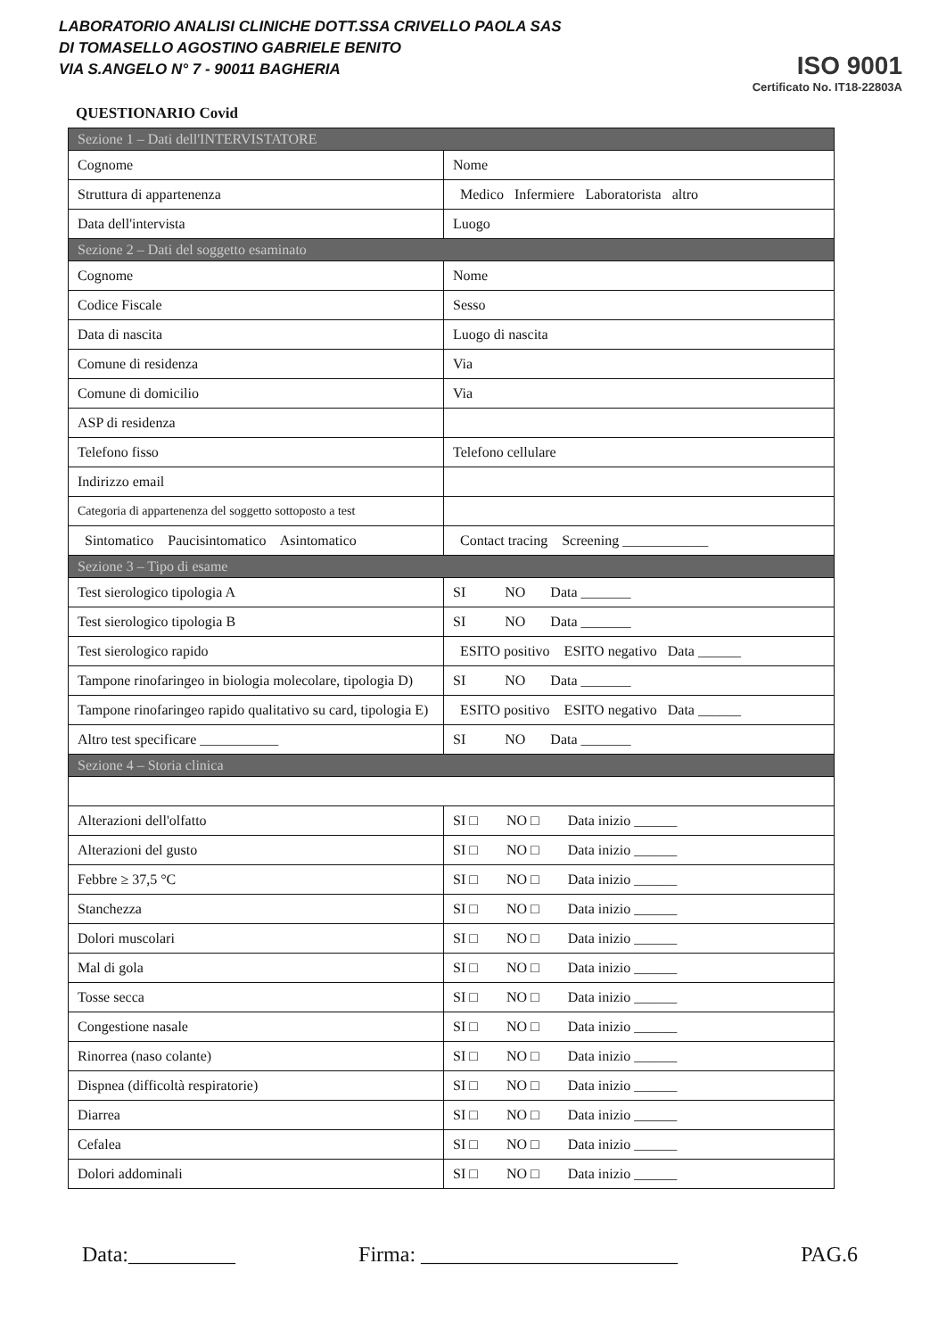LABORATORIO ANALISI CLINICHE DOTT.SSA CRIVELLO PAOLA SAS
DI TOMASELLO AGOSTINO GABRIELE BENITO
VIA S.ANGELO N° 7 - 90011 BAGHERIA
ISO 9001
Certificato No. IT18-22803A
QUESTIONARIO Covid
| Sezione 1 – Dati dell'INTERVISTATORE | |
| Cognome | Nome |
| Struttura di appartenenza | Medico Infermiere Laboratorista altro |
| Data dell'intervista | Luogo |
| Sezione 2 – Dati del soggetto esaminato | |
| Cognome | Nome |
| Codice Fiscale | Sesso |
| Data di nascita | Luogo di nascita |
| Comune di residenza | Via |
| Comune di domicilio | Via |
| ASP di residenza | |
| Telefono fisso | Telefono cellulare |
| Indirizzo email | |
| Categoria di appartenenza del soggetto sottoposto a test | |
| Sintomatico Paucisintomatico Asintomatico | Contact tracing Screening ____________ |
| Sezione 3 – Tipo di esame | |
| Test sierologico tipologia A | SI NO Data _______ |
| Test sierologico tipologia B | SI NO Data _______ |
| Test sierologico rapido | ESITO positivo ESITO negativo Data ______ |
| Tampone rinofaringeo in biologia molecolare, tipologia D) | SI NO Data _______ |
| Tampone rinofaringeo rapido qualitativo su card, tipologia E) | ESITO positivo ESITO negativo Data ______ |
| Altro test specificare ___________ | SI NO Data _______ |
| Sezione 4 – Storia clinica | |
| Alterazioni dell'olfatto | SI □ NO □ Data inizio ______ |
| Alterazioni del gusto | SI □ NO □ Data inizio ______ |
| Febbre ≥ 37,5 °C | SI □ NO □ Data inizio ______ |
| Stanchezza | SI □ NO □ Data inizio ______ |
| Dolori muscolari | SI □ NO □ Data inizio ______ |
| Mal di gola | SI □ NO □ Data inizio ______ |
| Tosse secca | SI □ NO □ Data inizio ______ |
| Congestione nasale | SI □ NO □ Data inizio ______ |
| Rinorrea (naso colante) | SI □ NO □ Data inizio ______ |
| Dispnea (difficoltà respiratorie) | SI □ NO □ Data inizio ______ |
| Diarrea | SI □ NO □ Data inizio ______ |
| Cefalea | SI □ NO □ Data inizio ______ |
| Dolori addominali | SI □ NO □ Data inizio ______ |
Data:__________ Firma: ________________________ PAG.6